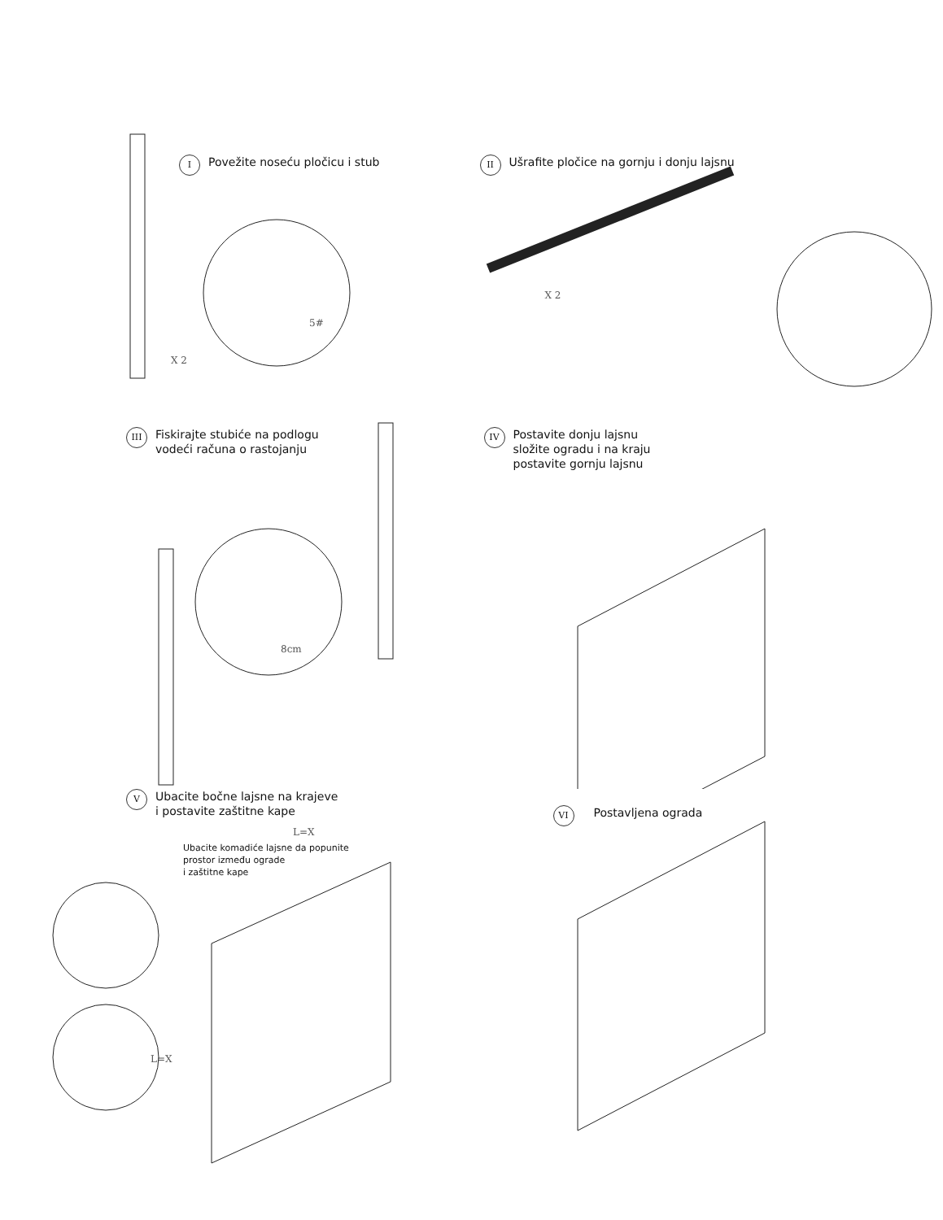I Povežite noseću pločicu i stub
X 2
5#
II Ušrafite pločice na gornju i donju lajsnu
X 2
III Fiskirajte stubiće na podlogu
vodeći računa o rastojanju
8cm
IV Postavite donju lajsnu
složite ogradu i na kraju
postavite gornju lajsnu
V Ubacite bočne lajsne na krajeve
i postavite zaštitne kape
L=X
Ubacite komadiće lajsne da popunite
prostor između ograde
i zaštitne kape
L=X
VI Postavljena ograda